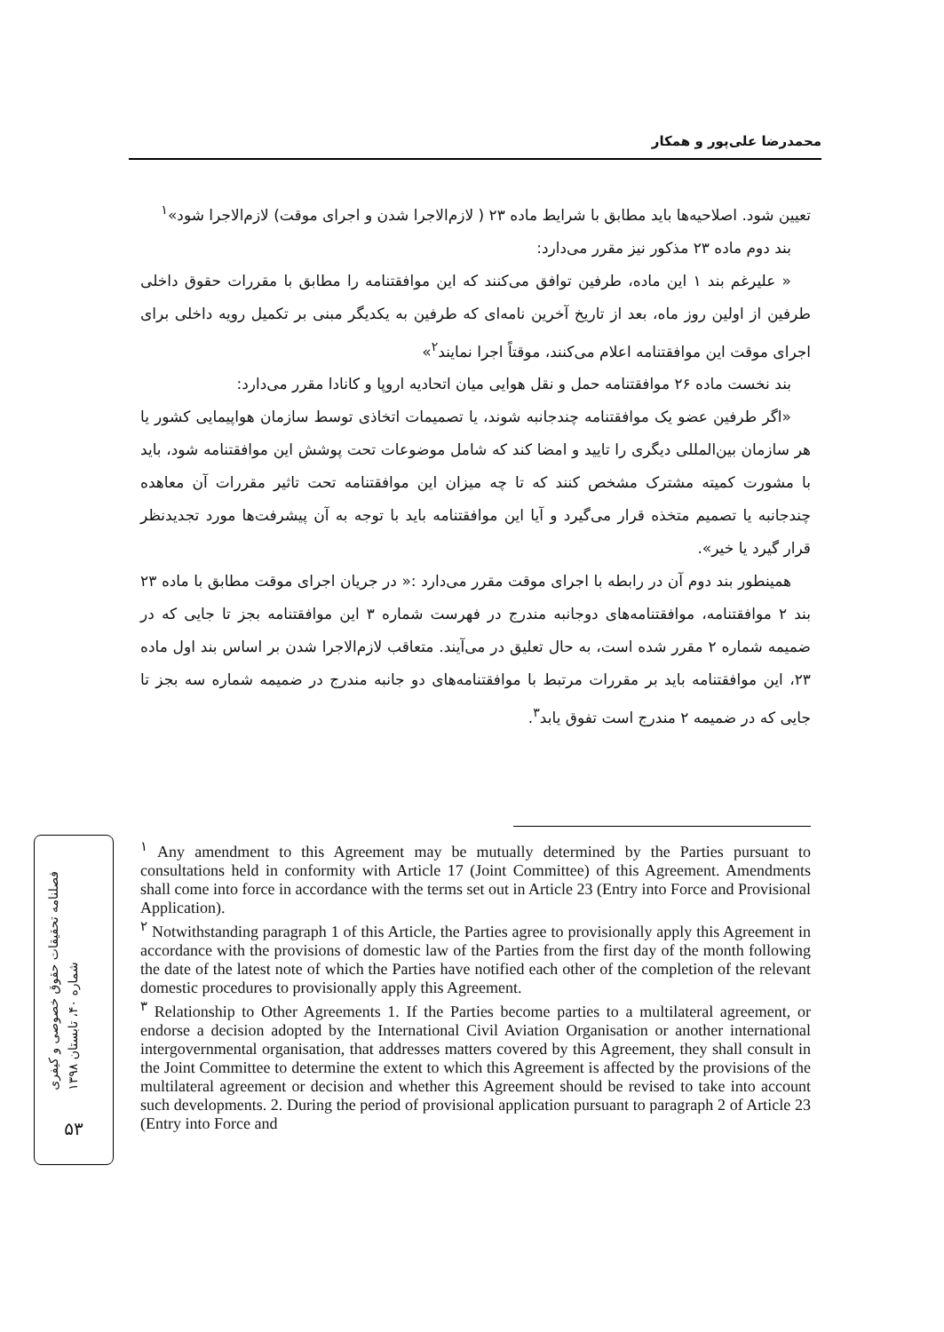محمدرضا علی‌پور و همکار
تعیین شود. اصلاحیه‌ها باید مطابق با شرایط ماده ۲۳ ( لازم‌الاجرا شدن و اجرای موقت) لازم‌الاجرا شود»<sup>۱</sup>
بند دوم ماده ۲۳ مذکور نیز مقرر می‌دارد:
« علیرغم بند ۱ این ماده، طرفین توافق می‌کنند که این موافقتنامه را مطابق با مقررات حقوق داخلی طرفین از اولین روز ماه، بعد از تاریخ آخرین نامه‌ای که طرفین به یکدیگر مبنی بر تکمیل رویه داخلی برای اجرای موقت این موافقتنامه اعلام می‌کنند، موقتاً اجرا نمایند<sup>۲</sup>»
بند نخست ماده ۲۶ موافقتنامه حمل و نقل هوایی میان اتحادیه اروپا و کانادا مقرر می‌دارد:
«اگر طرفین عضو یک موافقتنامه چندجانبه شوند، یا تصمیمات اتخاذی توسط سازمان هواپیمایی کشور یا هر سازمان بین‌المللی دیگری را تایید و امضا کند که شامل موضوعات تحت پوشش این موافقتنامه شود، باید با مشورت کمیته مشترک مشخص کنند که تا چه میزان این موافقتنامه تحت تاثیر مقررات آن معاهده چندجانبه یا تصمیم متخذه قرار می‌گیرد و آیا این موافقتنامه باید با توجه به آن پیشرفت‌ها مورد تجدیدنظر قرار گیرد یا خیر».
همینطور بند دوم آن در رابطه با اجرای موقت مقرر می‌دارد :« در جریان اجرای موقت مطابق با ماده ۲۳ بند ۲ موافقتنامه، موافقتنامه‌های دوجانبه مندرج در فهرست شماره ۳ این موافقتنامه بجز تا جایی که در ضمیمه شماره ۲ مقرر شده است، به حال تعلیق در می‌آیند. متعاقب لازم‌الاجرا شدن بر اساس بند اول ماده ۲۳، این موافقتنامه باید بر مقررات مرتبط با موافقتنامه‌های دو جانبه مندرج در ضمیمه شماره سه بجز تا جایی که در ضمیمه ۲ مندرج است تفوق یابد<sup>۳</sup>.
<sup>۱</sup> Any amendment to this Agreement may be mutually determined by the Parties pursuant to consultations held in conformity with Article 17 (Joint Committee) of this Agreement. Amendments shall come into force in accordance with the terms set out in Article 23 (Entry into Force and Provisional Application).
<sup>۲</sup> Notwithstanding paragraph 1 of this Article, the Parties agree to provisionally apply this Agreement in accordance with the provisions of domestic law of the Parties from the first day of the month following the date of the latest note of which the Parties have notified each other of the completion of the relevant domestic procedures to provisionally apply this Agreement.
<sup>۳</sup> Relationship to Other Agreements 1. If the Parties become parties to a multilateral agreement, or endorse a decision adopted by the International Civil Aviation Organisation or another international intergovernmental organisation, that addresses matters covered by this Agreement, they shall consult in the Joint Committee to determine the extent to which this Agreement is affected by the provisions of the multilateral agreement or decision and whether this Agreement should be revised to take into account such developments. 2. During the period of provisional application pursuant to paragraph 2 of Article 23 (Entry into Force and
فصلنامه تحقیقات حقوق خصوصی و کیفری
شماره ۴۰، تابستان ۱۳۹۸
۵۳